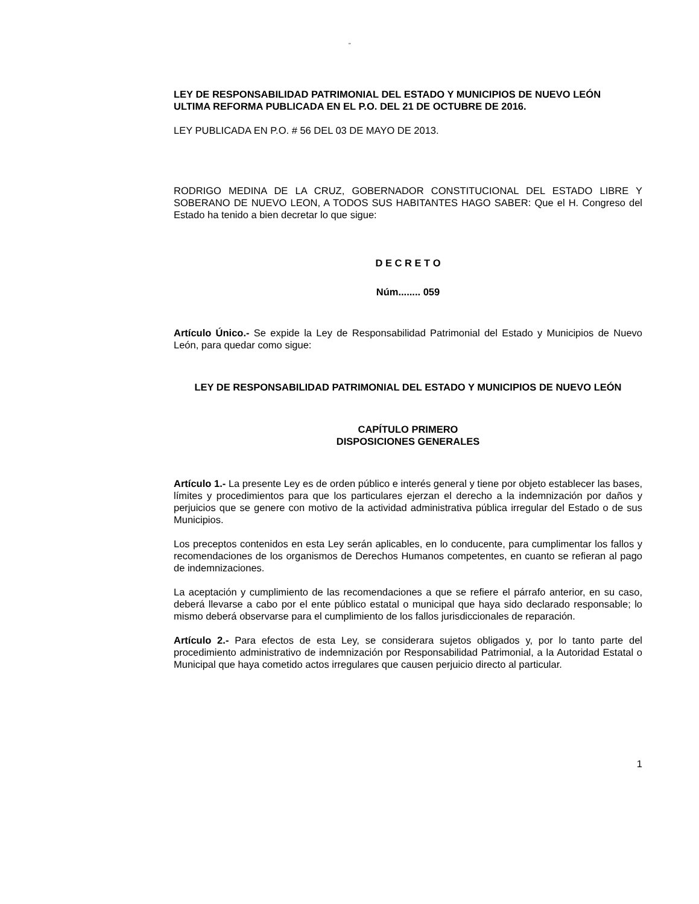“
LEY DE RESPONSABILIDAD PATRIMONIAL DEL ESTADO Y MUNICIPIOS DE NUEVO LEÓN
ULTIMA REFORMA PUBLICADA EN EL P.O. DEL 21 DE OCTUBRE DE 2016.
LEY PUBLICADA EN P.O. # 56 DEL 03 DE MAYO DE 2013.
RODRIGO MEDINA DE LA CRUZ, GOBERNADOR CONSTITUCIONAL DEL ESTADO LIBRE Y SOBERANO DE NUEVO LEON, A TODOS SUS HABITANTES HAGO SABER: Que el H. Congreso del Estado ha tenido a bien decretar lo que sigue:
D E C R E T O
Núm........ 059
Artículo Único.- Se expide la Ley de Responsabilidad Patrimonial del Estado y Municipios de Nuevo León, para quedar como sigue:
LEY DE RESPONSABILIDAD PATRIMONIAL DEL ESTADO Y MUNICIPIOS DE NUEVO LEÓN
CAPÍTULO PRIMERO
DISPOSICIONES GENERALES
Artículo 1.- La presente Ley es de orden público e interés general y tiene por objeto establecer las bases, límites y procedimientos para que los particulares ejerzan el derecho a la indemnización por daños y perjuicios que se genere con motivo de la actividad administrativa pública irregular del Estado o de sus Municipios.
Los preceptos contenidos en esta Ley serán aplicables, en lo conducente, para cumplimentar los fallos y recomendaciones de los organismos de Derechos Humanos competentes, en cuanto se refieran al pago de indemnizaciones.
La aceptación y cumplimiento de las recomendaciones a que se refiere el párrafo anterior, en su caso, deberá llevarse a cabo por el ente público estatal o municipal que haya sido declarado responsable; lo mismo deberá observarse para el cumplimiento de los fallos jurisdiccionales de reparación.
Artículo 2.- Para efectos de esta Ley, se considerara sujetos obligados y, por lo tanto parte del procedimiento administrativo de indemnización por Responsabilidad Patrimonial, a la Autoridad Estatal o Municipal que haya cometido actos irregulares que causen perjuicio directo al particular.
1